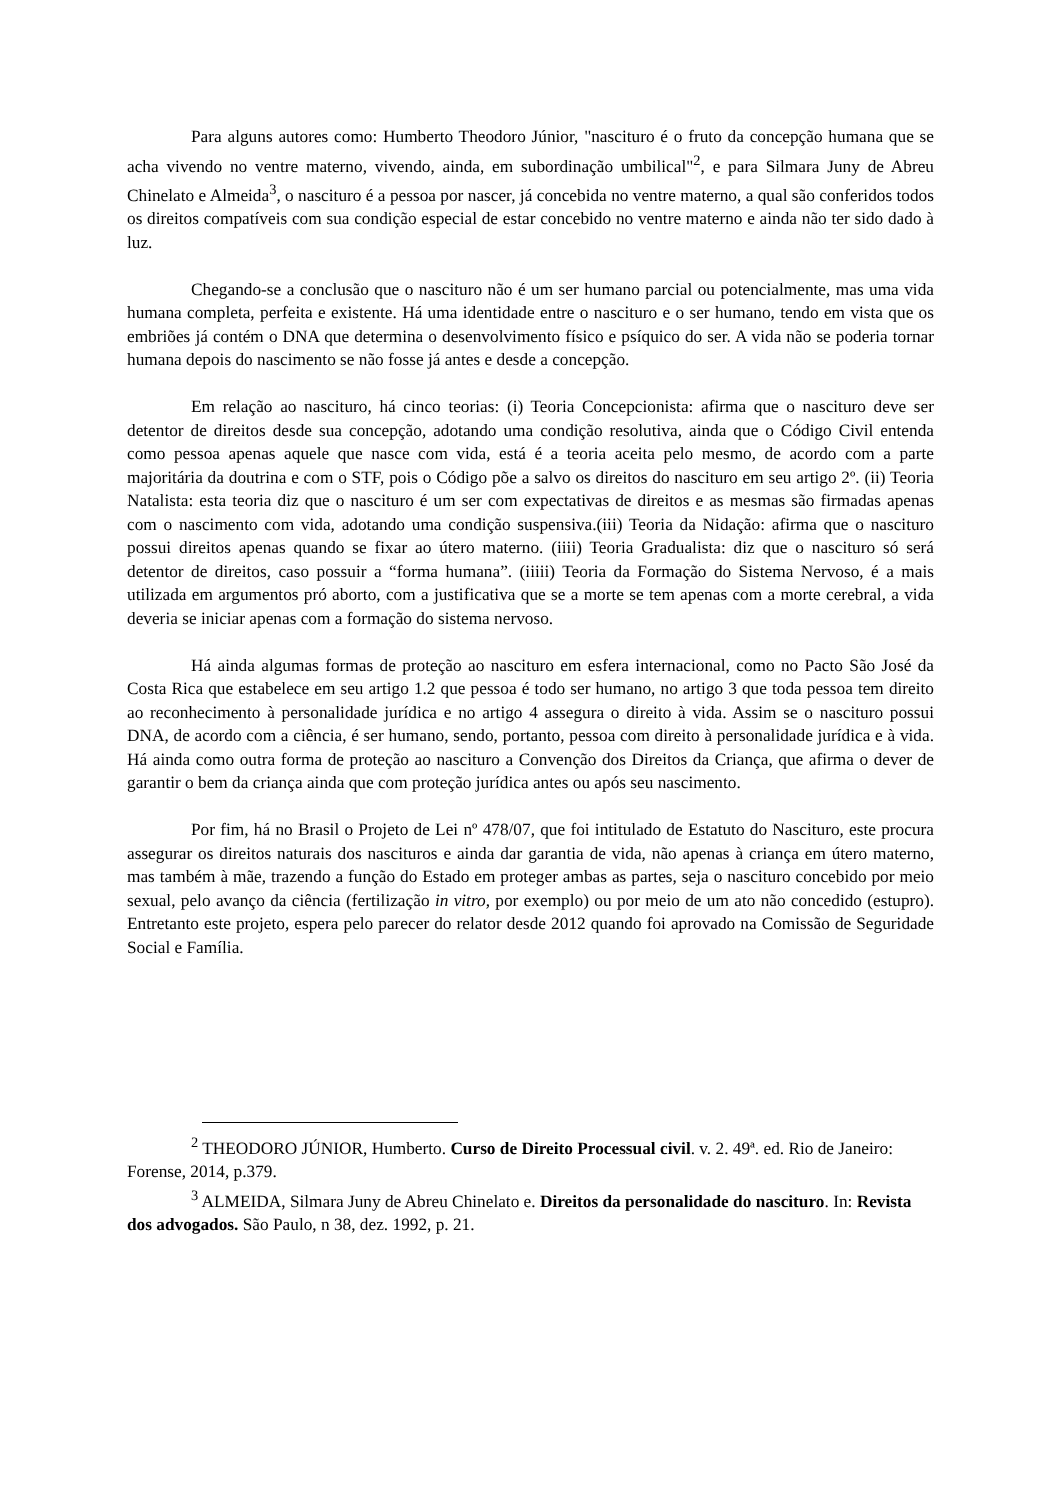Para alguns autores como: Humberto Theodoro Júnior, "nascituro é o fruto da concepção humana que se acha vivendo no ventre materno, vivendo, ainda, em subordinação umbilical"<sup>2</sup>, e para Silmara Juny de Abreu Chinelato e Almeida<sup>3</sup>, o nascituro é a pessoa por nascer, já concebida no ventre materno, a qual são conferidos todos os direitos compatíveis com sua condição especial de estar concebido no ventre materno e ainda não ter sido dado à luz.
Chegando-se a conclusão que o nascituro não é um ser humano parcial ou potencialmente, mas uma vida humana completa, perfeita e existente. Há uma identidade entre o nascituro e o ser humano, tendo em vista que os embriões já contém o DNA que determina o desenvolvimento físico e psíquico do ser. A vida não se poderia tornar humana depois do nascimento se não fosse já antes e desde a concepção.
Em relação ao nascituro, há cinco teorias: (i) Teoria Concepcionista: afirma que o nascituro deve ser detentor de direitos desde sua concepção, adotando uma condição resolutiva, ainda que o Código Civil entenda como pessoa apenas aquele que nasce com vida, está é a teoria aceita pelo mesmo, de acordo com a parte majoritária da doutrina e com o STF, pois o Código põe a salvo os direitos do nascituro em seu artigo 2º. (ii) Teoria Natalista: esta teoria diz que o nascituro é um ser com expectativas de direitos e as mesmas são firmadas apenas com o nascimento com vida, adotando uma condição suspensiva.(iii) Teoria da Nidação: afirma que o nascituro possui direitos apenas quando se fixar ao útero materno. (iiii) Teoria Gradualista: diz que o nascituro só será detentor de direitos, caso possuir a “forma humana”. (iiiii) Teoria da Formação do Sistema Nervoso, é a mais utilizada em argumentos pró aborto, com a justificativa que se a morte se tem apenas com a morte cerebral, a vida deveria se iniciar apenas com a formação do sistema nervoso.
Há ainda algumas formas de proteção ao nascituro em esfera internacional, como no Pacto São José da Costa Rica que estabelece em seu artigo 1.2 que pessoa é todo ser humano, no artigo 3 que toda pessoa tem direito ao reconhecimento à personalidade jurídica e no artigo 4 assegura o direito à vida. Assim se o nascituro possui DNA, de acordo com a ciência, é ser humano, sendo, portanto, pessoa com direito à personalidade jurídica e à vida. Há ainda como outra forma de proteção ao nascituro a Convenção dos Direitos da Criança, que afirma o dever de garantir o bem da criança ainda que com proteção jurídica antes ou após seu nascimento.
Por fim, há no Brasil o Projeto de Lei nº 478/07, que foi intitulado de Estatuto do Nascituro, este procura assegurar os direitos naturais dos nascituros e ainda dar garantia de vida, não apenas à criança em útero materno, mas também à mãe, trazendo a função do Estado em proteger ambas as partes, seja o nascituro concebido por meio sexual, pelo avanço da ciência (fertilização in vitro, por exemplo) ou por meio de um ato não concedido (estupro). Entretanto este projeto, espera pelo parecer do relator desde 2012 quando foi aprovado na Comissão de Seguridade Social e Família.
<sup>2</sup> THEODORO JÚNIOR, Humberto. Curso de Direito Processual civil. v. 2. 49ª. ed. Rio de Janeiro: Forense, 2014, p.379.
<sup>3</sup> ALMEIDA, Silmara Juny de Abreu Chinelato e. Direitos da personalidade do nascituro. In: Revista dos advogados. São Paulo, n 38, dez. 1992, p. 21.